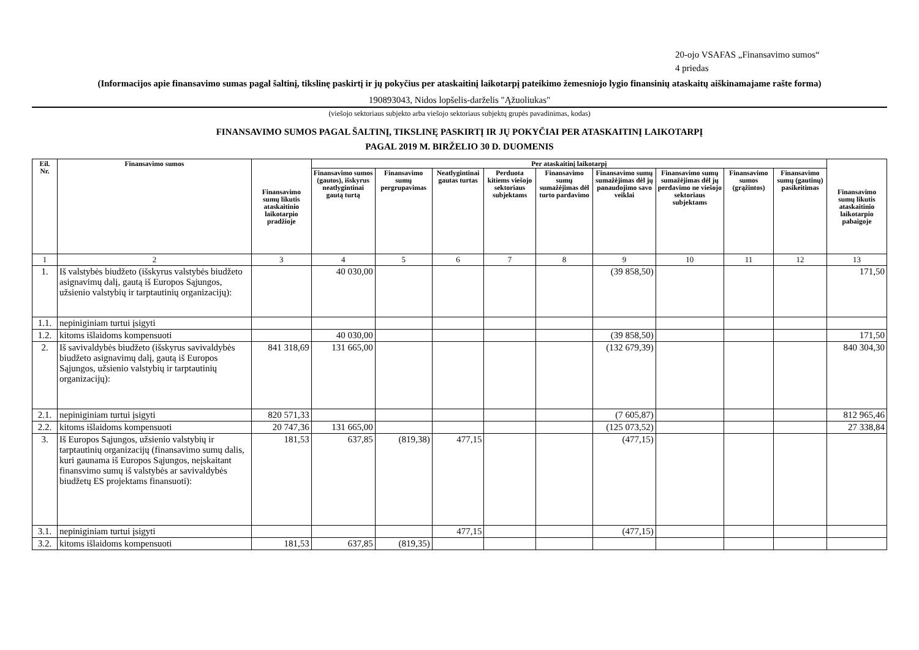20-ojo VSAFAS „Finansavimo sumos“
4 priedas
(Informacijos apie finansavimo sumas pagal šaltinį, tikslinę paskirtį ir jų pokyčius per ataskaitinį laikotarpį pateikimo žemesniojo lygio finansinių ataskaitų aiškinamajame rašte forma)
190893043, Nidos lopšelis-darželis "Ąžuoliukas"
(viešojo sektoriaus subjekto arba viešojo sektoriaus subjektų grupės pavadinimas, kodas)
FINANSAVIMO SUMOS PAGAL ŠALTINĮ, TIKSLINĘ PASKIRTĮ IR JŲ POKYČIAI PER ATASKAITINĮ LAIKOTARPĮ
PAGAL 2019 M. BIRŽELIO 30 D. DUOMENIS
| Eil. Nr. | Finansavimo sumos | Finansavimo sumų likutis ataskaitinio laikotarpio pradžioje | Per ataskaitinį laikotarpį | | | | | | | | | Finansavimo sumų likutis ataskaitinio laikotarpio pabaigoje |
| --- | --- | --- | --- | --- | --- | --- | --- | --- | --- | --- | --- | --- |
| | | | Finansavimo sumos (gautos), išskyrus neatlygintinai gautą turtą | Finansavimo sumų pergrupavimas | Neatlygintinai gautas turtas | Perduota kitiems viešojo sektoriaus subjektams | Finansavimo sumų sumažėjimas dėl turto pardavimo | Finansavimo sumų sumažėjimas dėl jų panaudojimo savo veiklai | Finansavimo sumų sumažėjimas dėl jų perdavimo ne viešojo sektoriaus subjektams | Finansavimo sumos (grąžintos) | Finansavimo sumų (gautinų) pasikeitimas | |
| 1 | 2 | 3 | 4 | 5 | 6 | 7 | 8 | 9 | 10 | 11 | 12 | 13 |
| 1. | Iš valstybės biudžeto (išskyrus valstybės biudžeto asignavimų dalį, gautą iš Europos Sąjungos, užsienio valstybių ir tarptautinių organizacijų): | | 40 030,00 | | | | | (39 858,50) | | | | 171,50 |
| 1.1. | nepiniginiam turtui įsigyti | | | | | | | | | | | |
| 1.2. | kitoms išlaidoms kompensuoti | | 40 030,00 | | | | | (39 858,50) | | | | 171,50 |
| 2. | Iš savivaldybės biudžeto (išskyrus savivaldybės biudžeto asignavimų dalį, gautą iš Europos Sąjungos, užsienio valstybių ir tarptautinių organizacijų): | 841 318,69 | 131 665,00 | | | | | (132 679,39) | | | | 840 304,30 |
| 2.1. | nepiniginiam turtui įsigyti | 820 571,33 | | | | | | (7 605,87) | | | | 812 965,46 |
| 2.2. | kitoms išlaidoms kompensuoti | 20 747,36 | 131 665,00 | | | | | (125 073,52) | | | | 27 338,84 |
| 3. | Iš Europos Sąjungos, užsienio valstybių ir tarptautinių organizacijų (finansavimo sumų dalis, kuri gaunama iš Europos Sąjungos, neįskaitant finansvimo sumų iš valstybės ar savivaldybės biudžetų ES projektams finansuoti): | 181,53 | 637,85 | (819,38) | 477,15 | | | (477,15) | | | | |
| 3.1. | nepiniginiam turtui įsigyti | | | | 477,15 | | | (477,15) | | | | |
| 3.2. | kitoms išlaidoms kompensuoti | 181,53 | 637,85 | (819,35) | | | | | | | | |